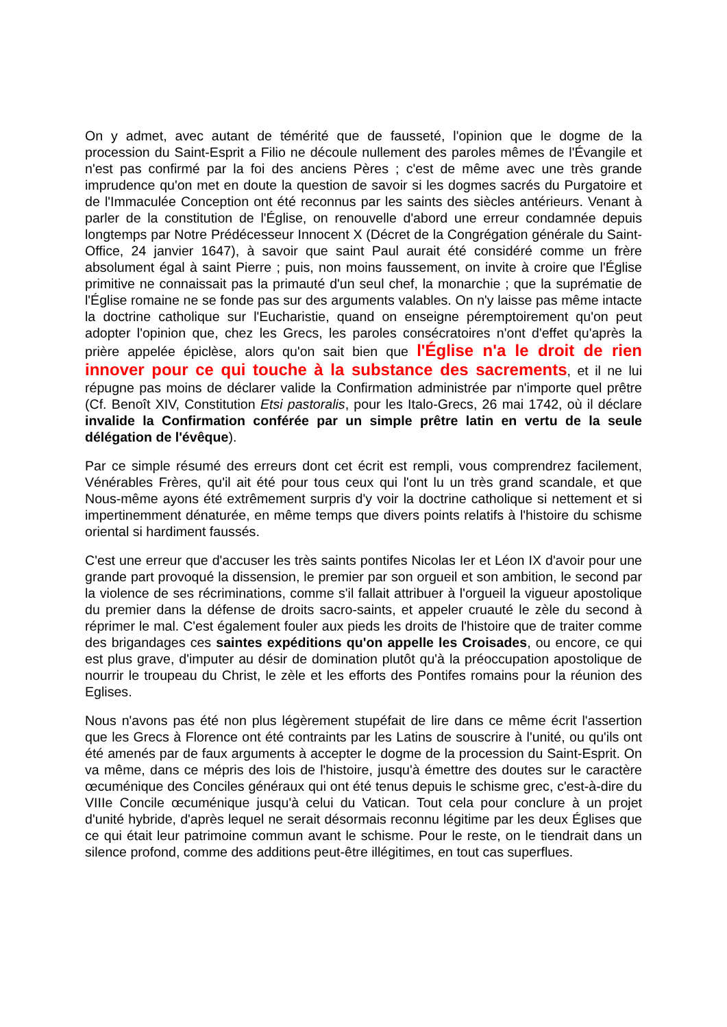On y admet, avec autant de témérité que de fausseté, l'opinion que le dogme de la procession du Saint-Esprit a Filio ne découle nullement des paroles mêmes de l'Évangile et n'est pas confirmé par la foi des anciens Pères ; c'est de même avec une très grande imprudence qu'on met en doute la question de savoir si les dogmes sacrés du Purgatoire et de l'Immaculée Conception ont été reconnus par les saints des siècles antérieurs. Venant à parler de la constitution de l'Église, on renouvelle d'abord une erreur condamnée depuis longtemps par Notre Prédécesseur Innocent X (Décret de la Congrégation générale du Saint-Office, 24 janvier 1647), à savoir que saint Paul aurait été considéré comme un frère absolument égal à saint Pierre ; puis, non moins faussement, on invite à croire que l'Église primitive ne connaissait pas la primauté d'un seul chef, la monarchie ; que la suprématie de l'Église romaine ne se fonde pas sur des arguments valables. On n'y laisse pas même intacte la doctrine catholique sur l'Eucharistie, quand on enseigne péremptoirement qu'on peut adopter l'opinion que, chez les Grecs, les paroles consécratoires n'ont d'effet qu'après la prière appelée épiclèse, alors qu'on sait bien que l'Église n'a le droit de rien innover pour ce qui touche à la substance des sacrements, et il ne lui répugne pas moins de déclarer valide la Confirmation administrée par n'importe quel prêtre (Cf. Benoît XIV, Constitution Etsi pastoralis, pour les Italo-Grecs, 26 mai 1742, où il déclare invalide la Confirmation conférée par un simple prêtre latin en vertu de la seule délégation de l'évêque).
Par ce simple résumé des erreurs dont cet écrit est rempli, vous comprendrez facilement, Vénérables Frères, qu'il ait été pour tous ceux qui l'ont lu un très grand scandale, et que Nous-même ayons été extrêmement surpris d'y voir la doctrine catholique si nettement et si impertinemment dénaturée, en même temps que divers points relatifs à l'histoire du schisme oriental si hardiment faussés.
C'est une erreur que d'accuser les très saints pontifes Nicolas Ier et Léon IX d'avoir pour une grande part provoqué la dissension, le premier par son orgueil et son ambition, le second par la violence de ses récriminations, comme s'il fallait attribuer à l'orgueil la vigueur apostolique du premier dans la défense de droits sacro-saints, et appeler cruauté le zèle du second à réprimer le mal. C'est également fouler aux pieds les droits de l'histoire que de traiter comme des brigandages ces saintes expéditions qu'on appelle les Croisades, ou encore, ce qui est plus grave, d'imputer au désir de domination plutôt qu'à la préoccupation apostolique de nourrir le troupeau du Christ, le zèle et les efforts des Pontifes romains pour la réunion des Eglises.
Nous n'avons pas été non plus légèrement stupéfait de lire dans ce même écrit l'assertion que les Grecs à Florence ont été contraints par les Latins de souscrire à l'unité, ou qu'ils ont été amenés par de faux arguments à accepter le dogme de la procession du Saint-Esprit. On va même, dans ce mépris des lois de l'histoire, jusqu'à émettre des doutes sur le caractère œcuménique des Conciles généraux qui ont été tenus depuis le schisme grec, c'est-à-dire du VIIIe Concile œcuménique jusqu'à celui du Vatican. Tout cela pour conclure à un projet d'unité hybride, d'après lequel ne serait désormais reconnu légitime par les deux Églises que ce qui était leur patrimoine commun avant le schisme. Pour le reste, on le tiendrait dans un silence profond, comme des additions peut-être illégitimes, en tout cas superflues.